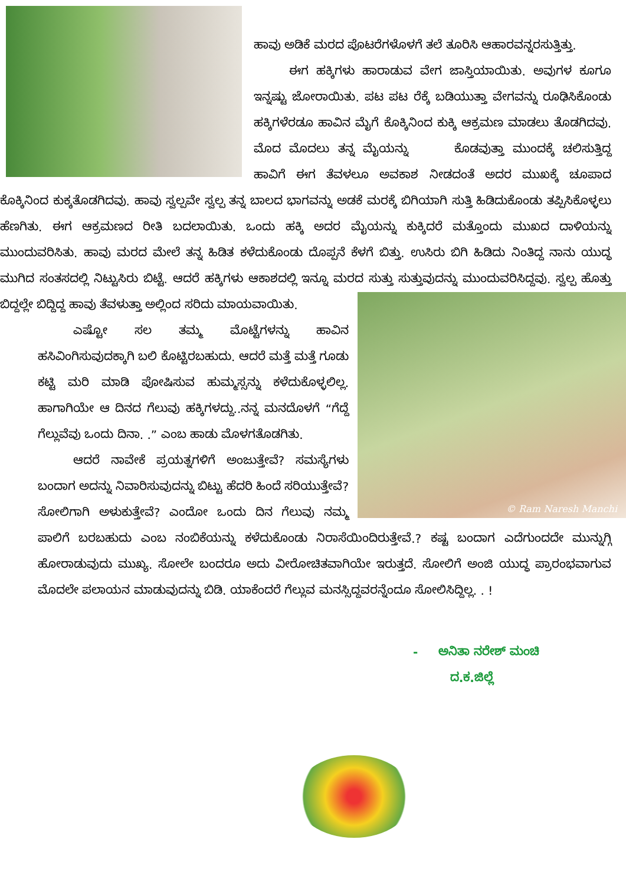ಹಾವು ಅಡಿಕೆ ಮರದ ಪೊಟರೆಗಳೊಳಗೆ ತಲೆ ತೂರಿಸಿ ಆಹಾರವನ್ನರಸುತ್ತಿತ್ತು.
ಈಗ ಹಕ್ಕಿಗಳು ಹಾರಾಡುವ ವೇಗ ಜಾಸ್ತಿಯಾಯಿತು. ಅವುಗಳ ಕೂಗೂ ಇನ್ನಷ್ಟು ಜೋರಾಯಿತು. ಪಟ ಪಟ ರೆಕ್ಕೆ ಬಡಿಯುತ್ತಾ ವೇಗವನ್ನು ರೂಢಿಸಿಕೊಂಡು ಹಕ್ಕಿಗಳೆರಡೂ ಹಾವಿನ ಮೈಗೆ ಕೊಕ್ಕಿನಿಂದ ಕುಕ್ಕಿ ಆಕ್ರಮಣ ಮಾಡಲು ತೊಡಗಿದವು. ಮೊದ ಮೊದಲು ತನ್ನ ಮೈಯನ್ನು ಕೊಡವುತ್ತಾ ಮುಂದಕ್ಕೆ ಚಲಿಸುತ್ತಿದ್ದ ಹಾವಿಗೆ ಈಗ ತೆವಳಲೂ ಅವಕಾಶ ನೀಡದಂತೆ ಅದರ ಮುಖಕ್ಕೆ ಚೂಪಾದ ಕೊಕ್ಕಿನಿಂದ ಕುಕ್ಕತೊಡಗಿದವು. ಹಾವು ಸ್ವಲ್ಪವೇ ಸ್ವಲ್ಪ ತನ್ನ ಬಾಲದ ಭಾಗವನ್ನು ಅಡಕೆ ಮರಕ್ಕೆ ಬಿಗಿಯಾಗಿ ಸುತ್ತಿ ಹಿಡಿದುಕೊಂಡು ತಪ್ಪಿಸಿಕೊಳ್ಳಲು ಹೆಣಗಿತು. ಈಗ ಆಕ್ರಮಣದ ರೀತಿ ಬದಲಾಯಿತು. ಒಂದು ಹಕ್ಕಿ ಅದರ ಮೈಯನ್ನು ಕುಕ್ಕಿದರೆ ಮತ್ತೊಂದು ಮುಖದ ದಾಳಿಯನ್ನು ಮುಂದುವರಿಸಿತು. ಹಾವು ಮರದ ಮೇಲೆ ತನ್ನ ಹಿಡಿತ ಕಳೆದುಕೊಂಡು ದೊಪ್ಪನೆ ಕೆಳಗೆ ಬಿತ್ತು. ಉಸಿರು ಬಿಗಿ ಹಿಡಿದು ನಿಂತಿದ್ದ ನಾನು ಯುದ್ಧ ಮುಗಿದ ಸಂತಸದಲ್ಲಿ ನಿಟ್ಟುಸಿರು ಬಿಟ್ಟೆ. ಆದರೆ ಹಕ್ಕಿಗಳು ಆಕಾಶದಲ್ಲಿ ಇನ್ನೂ ಮರದ ಸುತ್ತು ಸುತ್ತುವುದನ್ನು ಮುಂದುವರಿಸಿದ್ದವು. ಸ್ವಲ್ಪ ಹೊತ್ತು ಬಿದ್ದಲ್ಲೇ ಬಿದ್ದಿದ್ದ ಹಾವು ತೆವಳುತ್ತಾ ಅಲ್ಲಿಂದ ಸರಿದು ಮಾಯವಾಯಿತು.
© Ram Naresh Manchi
ಎಷ್ಟೋ ಸಲ ತಮ್ಮ ಮೊಟ್ಟೆಗಳನ್ನು ಹಾವಿನ ಹಸಿವಿಂಗಿಸುವುದಕ್ಕಾಗಿ ಬಲಿ ಕೊಟ್ಟಿರಬಹುದು. ಆದರೆ ಮತ್ತೆ ಮತ್ತೆ ಗೂಡು ಕಟ್ಟಿ ಮರಿ ಮಾಡಿ ಪೋಷಿಸುವ ಹುಮ್ಮಸ್ಸನ್ನು ಕಳೆದುಕೊಳ್ಳಲಿಲ್ಲ. ಹಾಗಾಗಿಯೇ ಆ ದಿನದ ಗೆಲುವು ಹಕ್ಕಿಗಳದ್ದು..ನನ್ನ ಮನದೊಳಗೆ “ಗೆದ್ದೆ ಗೆಲ್ಲುವೆವು ಒಂದು ದಿನಾ. .” ಎಂಬ ಹಾಡು ಮೊಳಗತೊಡಗಿತು.
ಆದರೆ ನಾವೇಕೆ ಪ್ರಯತ್ನಗಳಿಗೆ ಅಂಜುತ್ತೇವೆ? ಸಮಸ್ಯೆಗಳು ಬಂದಾಗ ಅದನ್ನು ನಿವಾರಿಸುವುದನ್ನು ಬಿಟ್ಟು ಹೆದರಿ ಹಿಂದೆ ಸರಿಯುತ್ತೇವೆ? ಸೋಲಿಗಾಗಿ ಅಳುಕುತ್ತೇವೆ? ಎಂದೋ ಒಂದು ದಿನ ಗೆಲುವು ನಮ್ಮ ಪಾಲಿಗೆ ಬರಬಹುದು ಎಂಬ ನಂಬಿಕೆಯನ್ನು ಕಳೆದುಕೊಂಡು ನಿರಾಸೆಯಿಂದಿರುತ್ತೇವೆ.? ಕಷ್ಟ ಬಂದಾಗ ಎದೆಗುಂದದೇ ಮುನ್ನುಗ್ಗಿ ಹೋರಾಡುವುದು ಮುಖ್ಯ. ಸೋಲೇ ಬಂದರೂ ಅದು ವೀರೋಚಿತವಾಗಿಯೇ ಇರುತ್ತದೆ. ಸೋಲಿಗೆ ಅಂಜಿ ಯುದ್ಧ ಪ್ರಾರಂಭವಾಗುವ ಮೊದಲೇ ಪಲಾಯನ ಮಾಡುವುದನ್ನು ಬಿಡಿ. ಯಾಕೆಂದರೆ ಗೆಲ್ಲುವ ಮನಸ್ಸಿದ್ದವರನ್ನೆಂದೂ ಸೋಲಿಸಿದ್ದಿಲ್ಲ. . !
- ಅನಿತಾ ನರೇಶ್ ಮಂಚಿ
ದ.ಕ.ಜಿಲ್ಲೆ